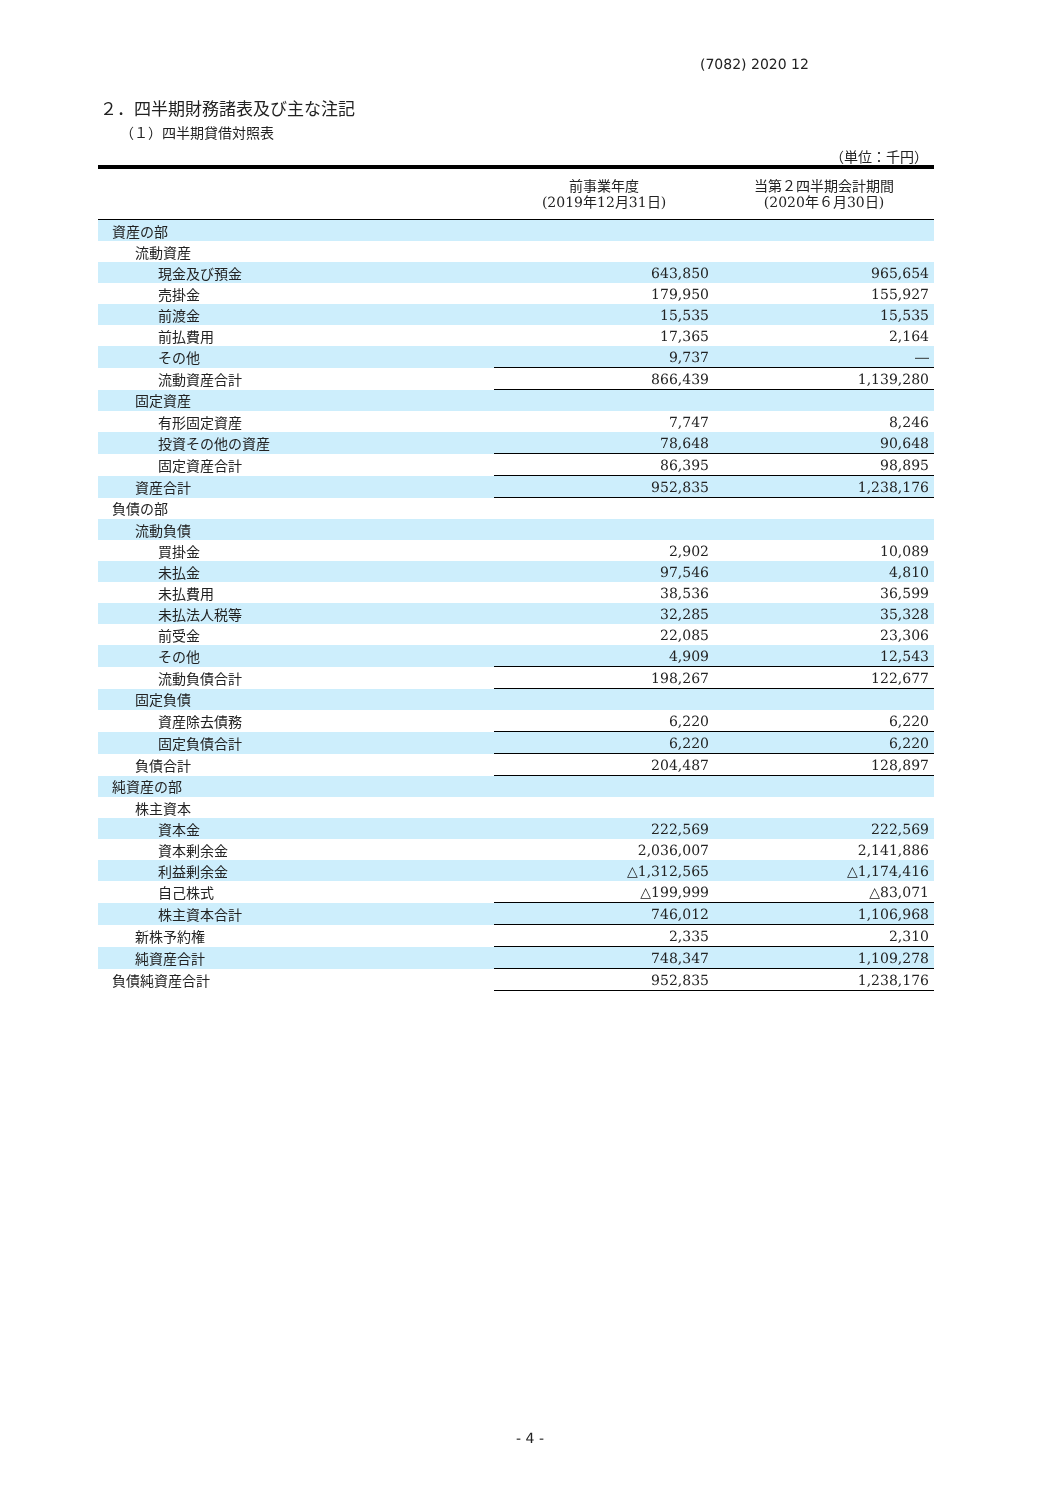(7082) 2020 12
２．四半期財務諸表及び主な注記
（１）四半期貸借対照表
（単位：千円）
| | 前事業年度 (2019年12月31日) | 当第２四半期会計期間 (2020年６月30日) |
| --- | --- | --- |
| 資産の部 | | |
| 流動資産 | | |
| 現金及び預金 | 643,850 | 965,654 |
| 売掛金 | 179,950 | 155,927 |
| 前渡金 | 15,535 | 15,535 |
| 前払費用 | 17,365 | 2,164 |
| その他 | 9,737 | ― |
| 流動資産合計 | 866,439 | 1,139,280 |
| 固定資産 | | |
| 有形固定資産 | 7,747 | 8,246 |
| 投資その他の資産 | 78,648 | 90,648 |
| 固定資産合計 | 86,395 | 98,895 |
| 資産合計 | 952,835 | 1,238,176 |
| 負債の部 | | |
| 流動負債 | | |
| 買掛金 | 2,902 | 10,089 |
| 未払金 | 97,546 | 4,810 |
| 未払費用 | 38,536 | 36,599 |
| 未払法人税等 | 32,285 | 35,328 |
| 前受金 | 22,085 | 23,306 |
| その他 | 4,909 | 12,543 |
| 流動負債合計 | 198,267 | 122,677 |
| 固定負債 | | |
| 資産除去債務 | 6,220 | 6,220 |
| 固定負債合計 | 6,220 | 6,220 |
| 負債合計 | 204,487 | 128,897 |
| 純資産の部 | | |
| 株主資本 | | |
| 資本金 | 222,569 | 222,569 |
| 資本剰余金 | 2,036,007 | 2,141,886 |
| 利益剰余金 | △1,312,565 | △1,174,416 |
| 自己株式 | △199,999 | △83,071 |
| 株主資本合計 | 746,012 | 1,106,968 |
| 新株予約権 | 2,335 | 2,310 |
| 純資産合計 | 748,347 | 1,109,278 |
| 負債純資産合計 | 952,835 | 1,238,176 |
- 4 -